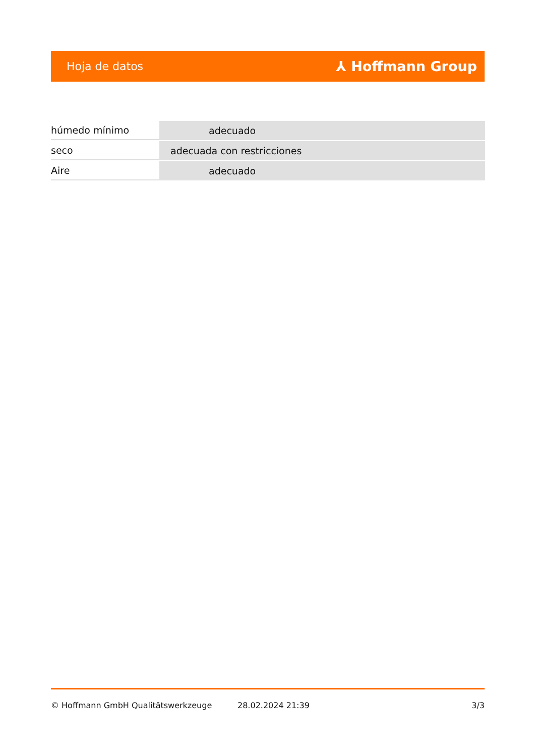Hoja de datos ⅄ Hoffmann Group
| húmedo mínimo | adecuado |
| seco | adecuada con restricciones |
| Aire | adecuado |
© Hoffmann GmbH Qualitätswerkzeuge 28.02.2024 21:39 3/3